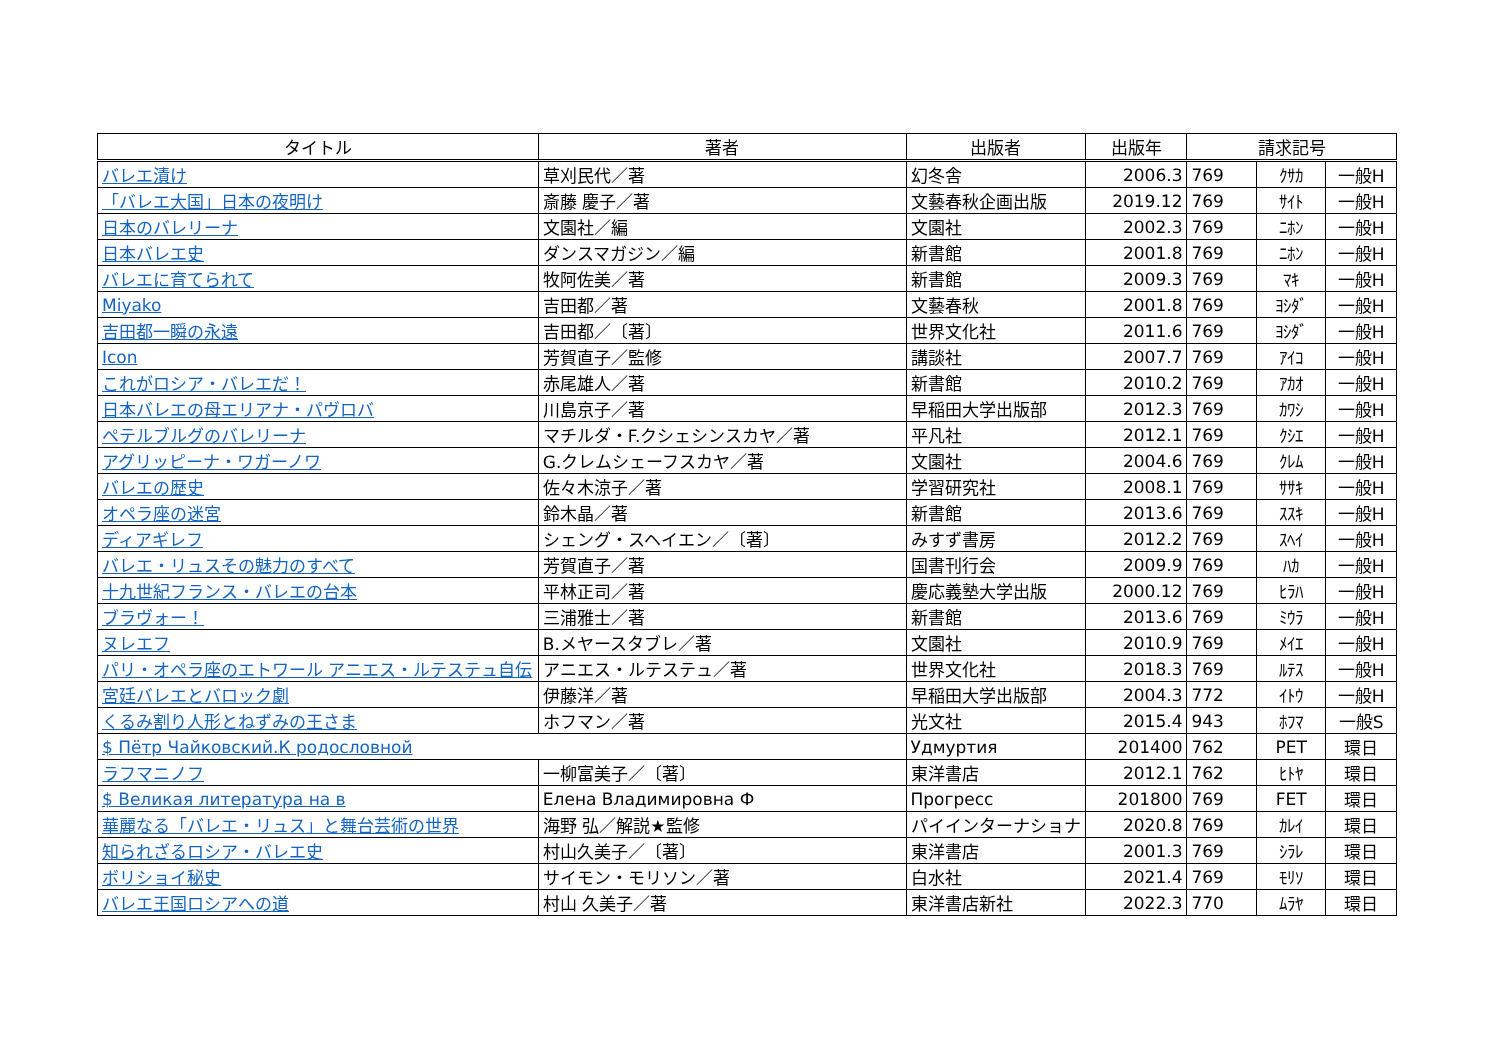| タイトル | 著者 | 出版者 | 出版年 | 請求記号 | | |
| --- | --- | --- | --- | --- | --- | --- |
| バレエ漬け | 草刈民代／著 | 幻冬舎 | 2006.3 | 769 | ｸｻｶ | 一般H |
| 「バレエ大国」日本の夜明け | 斎藤 慶子／著 | 文藝春秋企画出版 | 2019.12 | 769 | ｻｲﾄ | 一般H |
| 日本のバレリーナ | 文園社／編 | 文園社 | 2002.3 | 769 | ﾆﾎﾝ | 一般H |
| 日本バレエ史 | ダンスマガジン／編 | 新書館 | 2001.8 | 769 | ﾆﾎﾝ | 一般H |
| バレエに育てられて | 牧阿佐美／著 | 新書館 | 2009.3 | 769 | ﾏｷ | 一般H |
| Miyako | 吉田都／著 | 文藝春秋 | 2001.8 | 769 | ﾖｼﾀﾞ | 一般H |
| 吉田都一瞬の永遠 | 吉田都／〔著〕 | 世界文化社 | 2011.6 | 769 | ﾖｼﾀﾞ | 一般H |
| Icon | 芳賀直子／監修 | 講談社 | 2007.7 | 769 | ｱｲｺ | 一般H |
| これがロシア・バレエだ！ | 赤尾雄人／著 | 新書館 | 2010.2 | 769 | ｱｶｵ | 一般H |
| 日本バレエの母エリアナ・パヴロバ | 川島京子／著 | 早稲田大学出版部 | 2012.3 | 769 | ｶﾜｼ | 一般H |
| ペテルブルグのバレリーナ | マチルダ・F.クシェシンスカヤ／著 | 平凡社 | 2012.1 | 769 | ｸｼｴ | 一般H |
| アグリッピーナ・ワガーノワ | G.クレムシェーフスカヤ／著 | 文園社 | 2004.6 | 769 | ｸﾚﾑ | 一般H |
| バレエの歴史 | 佐々木涼子／著 | 学習研究社 | 2008.1 | 769 | ｻｻｷ | 一般H |
| オペラ座の迷宮 | 鈴木晶／著 | 新書館 | 2013.6 | 769 | ｽｽｷ | 一般H |
| ディアギレフ | シェング・スヘイエン／〔著〕 | みすず書房 | 2012.2 | 769 | ｽﾍｲ | 一般H |
| バレエ・リュスその魅力のすべて | 芳賀直子／著 | 国書刊行会 | 2009.9 | 769 | ﾊｶ | 一般H |
| 十九世紀フランス・バレエの台本 | 平林正司／著 | 慶応義塾大学出版 | 2000.12 | 769 | ﾋﾗﾊ | 一般H |
| ブラヴォー！ | 三浦雅士／著 | 新書館 | 2013.6 | 769 | ﾐｳﾗ | 一般H |
| ヌレエフ | B.メヤースタブレ／著 | 文園社 | 2010.9 | 769 | ﾒｲｴ | 一般H |
| パリ・オペラ座のエトワール アニエス・ルテステュ自伝 | アニエス・ルテステュ／著 | 世界文化社 | 2018.3 | 769 | ﾙﾃｽ | 一般H |
| 宮廷バレエとバロック劇 | 伊藤洋／著 | 早稲田大学出版部 | 2004.3 | 772 | ｲﾄｳ | 一般H |
| くるみ割り人形とねずみの王さま | ホフマン／著 | 光文社 | 2015.4 | 943 | ﾎﾌﾏ | 一般S |
| $ Пётр Чайковский.К родословной | | Удмуртия | 201400 | 762 | PET | 環日 |
| ラフマニノフ | 一柳富美子／〔著〕 | 東洋書店 | 2012.1 | 762 | ﾋﾄﾔ | 環日 |
| $ Великая литература на в | Елена Владимировна Ф | Прогресс | 201800 | 769 | FET | 環日 |
| 華麗なる「バレエ・リュス」と舞台芸術の世界 | 海野 弘／解説★監修 | パイインターナショナ | 2020.8 | 769 | ｶﾚｲ | 環日 |
| 知られざるロシア・バレエ史 | 村山久美子／〔著〕 | 東洋書店 | 2001.3 | 769 | ｼﾗﾚ | 環日 |
| ボリショイ秘史 | サイモン・モリソン／著 | 白水社 | 2021.4 | 769 | ﾓﾘｿ | 環日 |
| バレエ王国ロシアへの道 | 村山 久美子／著 | 東洋書店新社 | 2022.3 | 770 | ﾑﾗﾔ | 環日 |